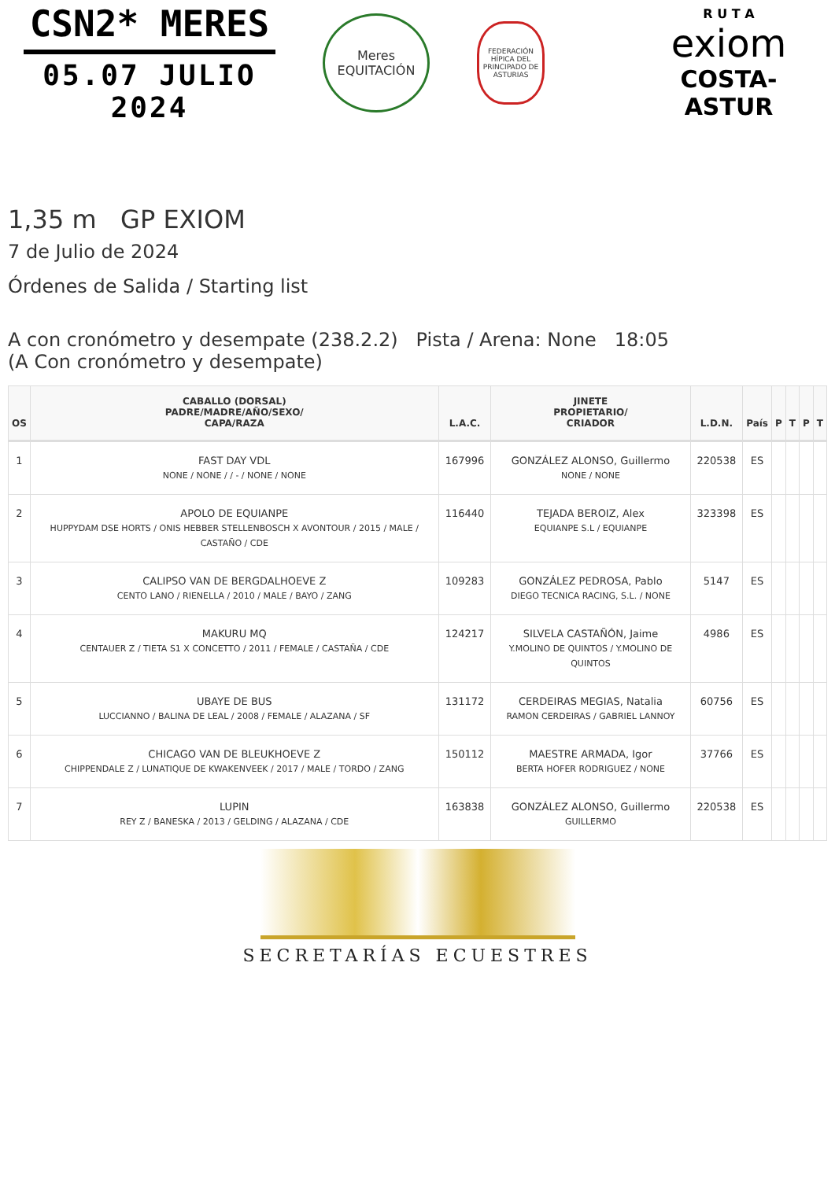CSN2* MERES
05.07 JULIO 2024
Meres
EQUITACIÓN
FEDERACIÓN HÍPICA DEL PRINCIPADO DE ASTURIAS
R U T A
exiom
COSTA-ASTUR
1,35 m GP EXIOM
7 de Julio de 2024
Órdenes de Salida / Starting list
A con cronómetro y desempate (238.2.2) Pista / Arena: None 18:05
(A Con cronómetro y desempate)
| OS | CABALLO (DORSAL) PADRE/MADRE/AÑO/SEXO/ CAPA/RAZA | L.A.C. | JINETE PROPIETARIO/ CRIADOR | L.D.N. | País | P | T | P | T |
| --- | --- | --- | --- | --- | --- | --- | --- | --- | --- |
| 1 | FAST DAY VDL NONE / NONE / / - / NONE / NONE | 167996 | GONZÁLEZ ALONSO, Guillermo NONE / NONE | 220538 | ES | | | | |
| 2 | APOLO DE EQUIANPE HUPPYDAM DSE HORTS / ONIS HEBBER STELLENBOSCH X AVONTOUR / 2015 / MALE / CASTAÑO / CDE | 116440 | TEJADA BEROIZ, Alex EQUIANPE S.L / EQUIANPE | 323398 | ES | | | | |
| 3 | CALIPSO VAN DE BERGDALHOEVE Z CENTO LANO / RIENELLA / 2010 / MALE / BAYO / ZANG | 109283 | GONZÁLEZ PEDROSA, Pablo DIEGO TECNICA RACING, S.L. / NONE | 5147 | ES | | | | |
| 4 | MAKURU MQ CENTAUER Z / TIETA S1 X CONCETTO / 2011 / FEMALE / CASTAÑA / CDE | 124217 | SILVELA CASTAÑÓN, Jaime Y.MOLINO DE QUINTOS / Y.MOLINO DE QUINTOS | 4986 | ES | | | | |
| 5 | UBAYE DE BUS LUCCIANNO / BALINA DE LEAL / 2008 / FEMALE / ALAZANA / SF | 131172 | CERDEIRAS MEGIAS, Natalia RAMON CERDEIRAS / GABRIEL LANNOY | 60756 | ES | | | | |
| 6 | CHICAGO VAN DE BLEUKHOEVE Z CHIPPENDALE Z / LUNATIQUE DE KWAKENVEEK / 2017 / MALE / TORDO / ZANG | 150112 | MAESTRE ARMADA, Igor BERTA HOFER RODRIGUEZ / NONE | 37766 | ES | | | | |
| 7 | LUPIN REY Z / BANESKA / 2013 / GELDING / ALAZANA / CDE | 163838 | GONZÁLEZ ALONSO, Guillermo GUILLERMO | 220538 | ES | | | | |
SECRETARÍAS ECUESTRES